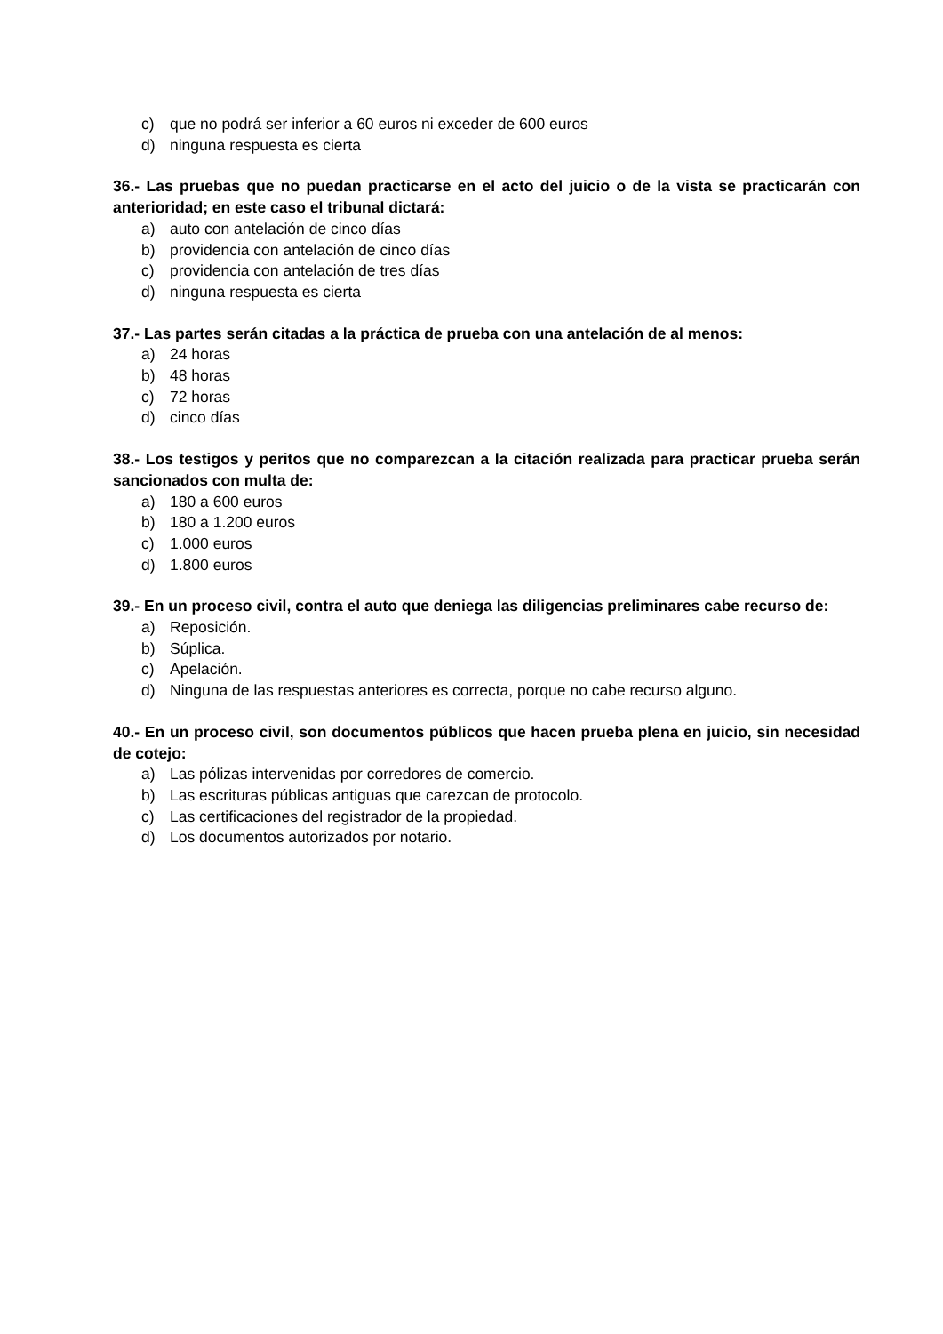c) que no podrá ser inferior a 60 euros ni exceder de 600 euros
d) ninguna respuesta es cierta
36.- Las pruebas que no puedan practicarse en el acto del juicio o de la vista se practicarán con anterioridad; en este caso el tribunal dictará:
a) auto con antelación de cinco días
b) providencia con antelación de cinco días
c) providencia con antelación de tres días
d) ninguna respuesta es cierta
37.- Las partes serán citadas a la práctica de prueba con una antelación de al menos:
a) 24 horas
b) 48 horas
c) 72 horas
d) cinco días
38.- Los testigos y peritos que no comparezcan a la citación realizada para practicar prueba serán sancionados con multa de:
a) 180 a 600 euros
b) 180 a 1.200 euros
c) 1.000 euros
d) 1.800 euros
39.- En un proceso civil, contra el auto que deniega las diligencias preliminares cabe recurso de:
a) Reposición.
b) Súplica.
c) Apelación.
d) Ninguna de las respuestas anteriores es correcta, porque no cabe recurso alguno.
40.- En un proceso civil, son documentos públicos que hacen prueba plena en juicio, sin necesidad de cotejo:
a) Las pólizas intervenidas por corredores de comercio.
b) Las escrituras públicas antiguas que carezcan de protocolo.
c) Las certificaciones del registrador de la propiedad.
d) Los documentos autorizados por notario.